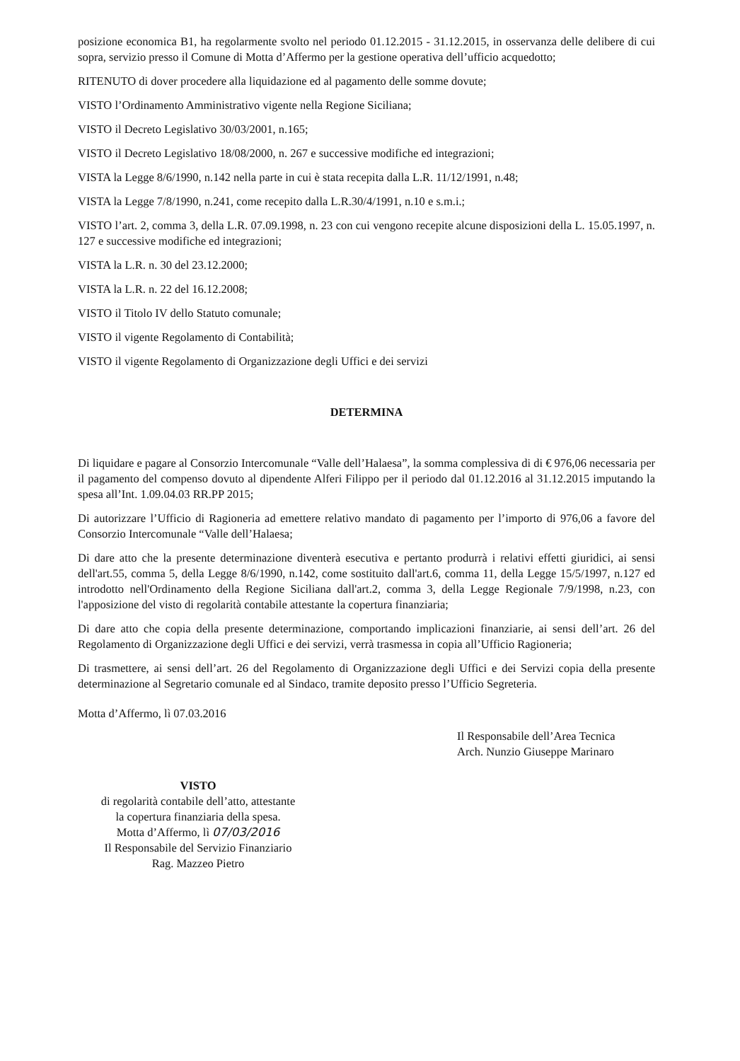posizione economica B1, ha regolarmente svolto nel periodo 01.12.2015 - 31.12.2015, in osservanza delle delibere di cui sopra, servizio presso il Comune di Motta d’Affermo per la gestione operativa dell’ufficio acquedotto;
RITENUTO di dover procedere alla liquidazione ed al pagamento delle somme dovute;
VISTO l’Ordinamento Amministrativo vigente nella Regione Siciliana;
VISTO il Decreto Legislativo 30/03/2001, n.165;
VISTO il Decreto Legislativo 18/08/2000, n. 267 e successive modifiche ed integrazioni;
VISTA la Legge 8/6/1990, n.142 nella parte in cui è stata recepita dalla L.R. 11/12/1991, n.48;
VISTA la Legge 7/8/1990, n.241, come recepito dalla L.R.30/4/1991, n.10 e s.m.i.;
VISTO l’art. 2, comma 3, della L.R. 07.09.1998, n. 23 con cui vengono recepite alcune disposizioni della L. 15.05.1997, n. 127 e successive modifiche ed integrazioni;
VISTA la L.R. n. 30 del 23.12.2000;
VISTA la L.R. n. 22 del 16.12.2008;
VISTO il Titolo IV dello Statuto comunale;
VISTO il vigente Regolamento di Contabilità;
VISTO il vigente Regolamento di Organizzazione degli Uffici e dei servizi
DETERMINA
Di liquidare e pagare al Consorzio Intercomunale “Valle dell’Halaesa”, la somma complessiva di di € 976,06 necessaria per il pagamento del compenso dovuto al dipendente Alferi Filippo per il periodo dal 01.12.2016 al 31.12.2015 imputando la spesa all’Int. 1.09.04.03 RR.PP 2015;
Di autorizzare l’Ufficio di Ragioneria ad emettere relativo mandato di pagamento per l’importo di 976,06 a favore del Consorzio Intercomunale “Valle dell’Halaesa;
Di dare atto che la presente determinazione diventerà esecutiva e pertanto produrrà i relativi effetti giuridici, ai sensi dell'art.55, comma 5, della Legge 8/6/1990, n.142, come sostituito dall'art.6, comma 11, della Legge 15/5/1997, n.127 ed introdotto nell'Ordinamento della Regione Siciliana dall'art.2, comma 3, della Legge Regionale 7/9/1998, n.23, con l'apposizione del visto di regolarità contabile attestante la copertura finanziaria;
Di dare atto che copia della presente determinazione, comportando implicazioni finanziarie, ai sensi dell’art. 26 del Regolamento di Organizzazione degli Uffici e dei servizi, verrà trasmessa in copia all’Ufficio Ragioneria;
Di trasmettere, ai sensi dell’art. 26 del Regolamento di Organizzazione degli Uffici e dei Servizi copia della presente determinazione al Segretario comunale ed al Sindaco, tramite deposito presso l’Ufficio Segreteria.
Motta d’Affermo, lì 07.03.2016
VISTO
di regolarità contabile dell’atto, attestante
la copertura finanziaria della spesa.
Motta d’Affermo, lì 07/03/2016
Il Responsabile del Servizio Finanziario
Rag. Mazzeo Pietro
Il Responsabile dell’Area Tecnica
Arch. Nunzio Giuseppe Marinaro